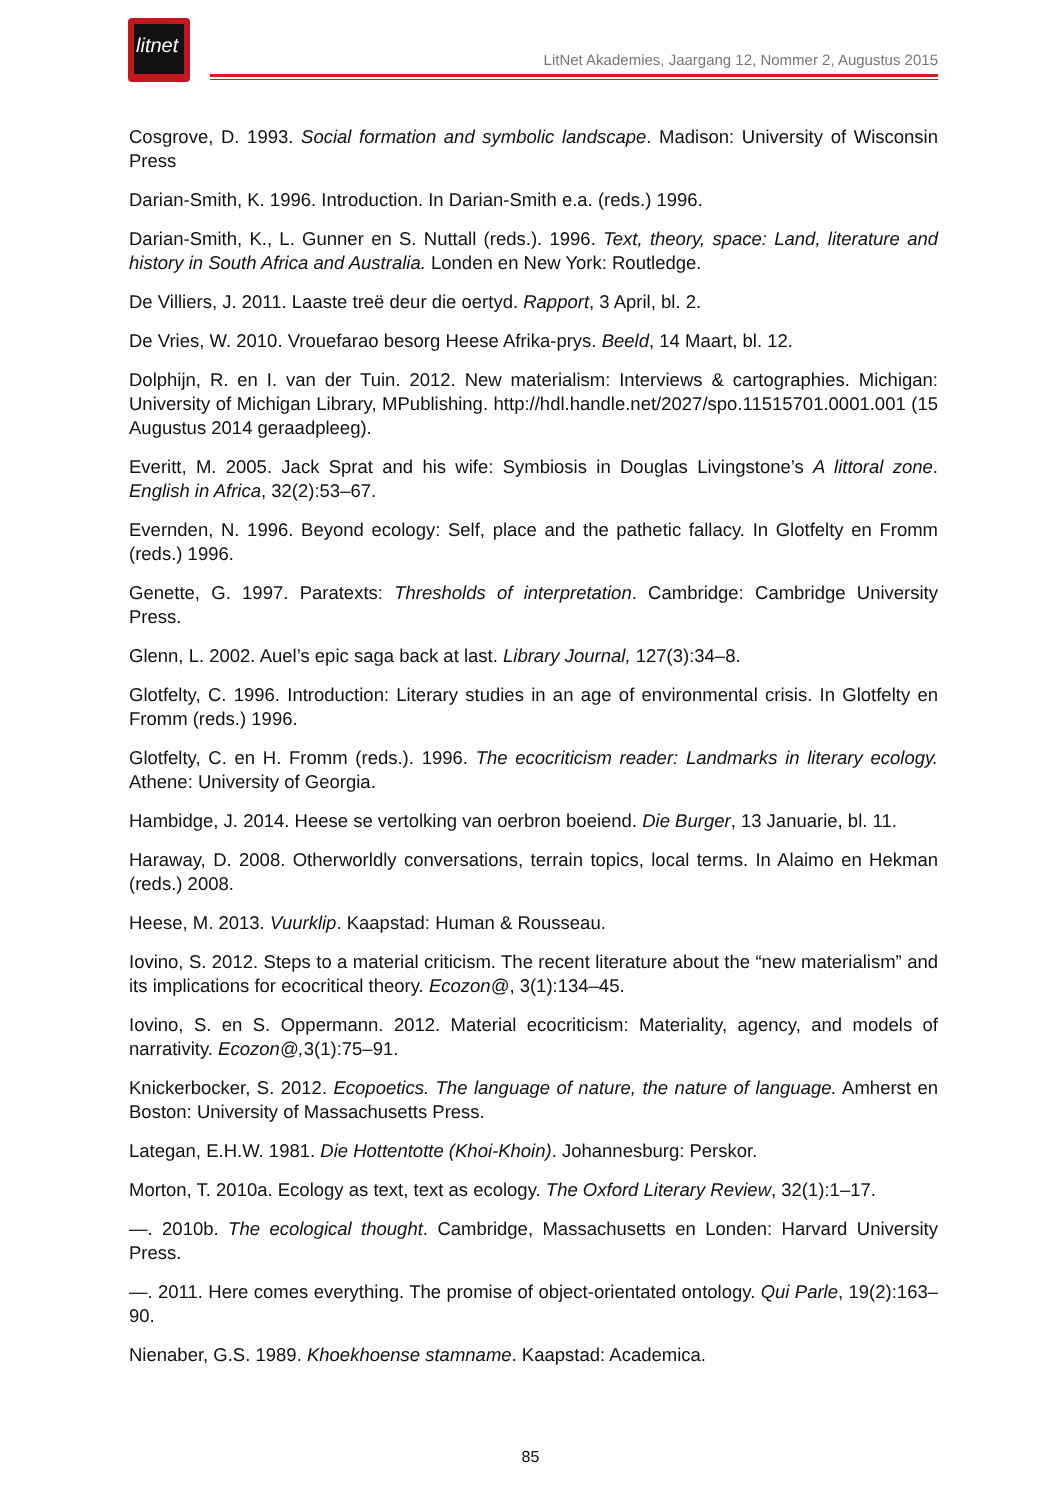litnet
LitNet Akademies, Jaargang 12, Nommer 2, Augustus 2015
Cosgrove, D. 1993. Social formation and symbolic landscape. Madison: University of Wisconsin Press
Darian-Smith, K. 1996. Introduction. In Darian-Smith e.a. (reds.) 1996.
Darian-Smith, K., L. Gunner en S. Nuttall (reds.). 1996. Text, theory, space: Land, literature and history in South Africa and Australia. Londen en New York: Routledge.
De Villiers, J. 2011. Laaste treë deur die oertyd. Rapport, 3 April, bl. 2.
De Vries, W. 2010. Vrouefarao besorg Heese Afrika-prys. Beeld, 14 Maart, bl. 12.
Dolphijn, R. en I. van der Tuin. 2012. New materialism: Interviews & cartographies. Michigan: University of Michigan Library, MPublishing. http://hdl.handle.net/2027/spo.11515701.0001.001 (15 Augustus 2014 geraadpleeg).
Everitt, M. 2005. Jack Sprat and his wife: Symbiosis in Douglas Livingstone’s A littoral zone. English in Africa, 32(2):53–67.
Evernden, N. 1996. Beyond ecology: Self, place and the pathetic fallacy. In Glotfelty en Fromm (reds.) 1996.
Genette, G. 1997. Paratexts: Thresholds of interpretation. Cambridge: Cambridge University Press.
Glenn, L. 2002. Auel’s epic saga back at last. Library Journal, 127(3):34–8.
Glotfelty, C. 1996. Introduction: Literary studies in an age of environmental crisis. In Glotfelty en Fromm (reds.) 1996.
Glotfelty, C. en H. Fromm (reds.). 1996. The ecocriticism reader: Landmarks in literary ecology. Athene: University of Georgia.
Hambidge, J. 2014. Heese se vertolking van oerbron boeiend. Die Burger, 13 Januarie, bl. 11.
Haraway, D. 2008. Otherworldly conversations, terrain topics, local terms. In Alaimo en Hekman (reds.) 2008.
Heese, M. 2013. Vuurklip. Kaapstad: Human & Rousseau.
Iovino, S. 2012. Steps to a material criticism. The recent literature about the “new materialism” and its implications for ecocritical theory. Ecozon@, 3(1):134–45.
Iovino, S. en S. Oppermann. 2012. Material ecocriticism: Materiality, agency, and models of narrativity. Ecozon@, 3(1):75–91.
Knickerbocker, S. 2012. Ecopoetics. The language of nature, the nature of language. Amherst en Boston: University of Massachusetts Press.
Lategan, E.H.W. 1981. Die Hottentotte (Khoi-Khoin). Johannesburg: Perskor.
Morton, T. 2010a. Ecology as text, text as ecology. The Oxford Literary Review, 32(1):1–17.
—. 2010b. The ecological thought. Cambridge, Massachusetts en Londen: Harvard University Press.
—. 2011. Here comes everything. The promise of object-orientated ontology. Qui Parle, 19(2):163–90.
Nienaber, G.S. 1989. Khoekhoense stamname. Kaapstad: Academica.
85